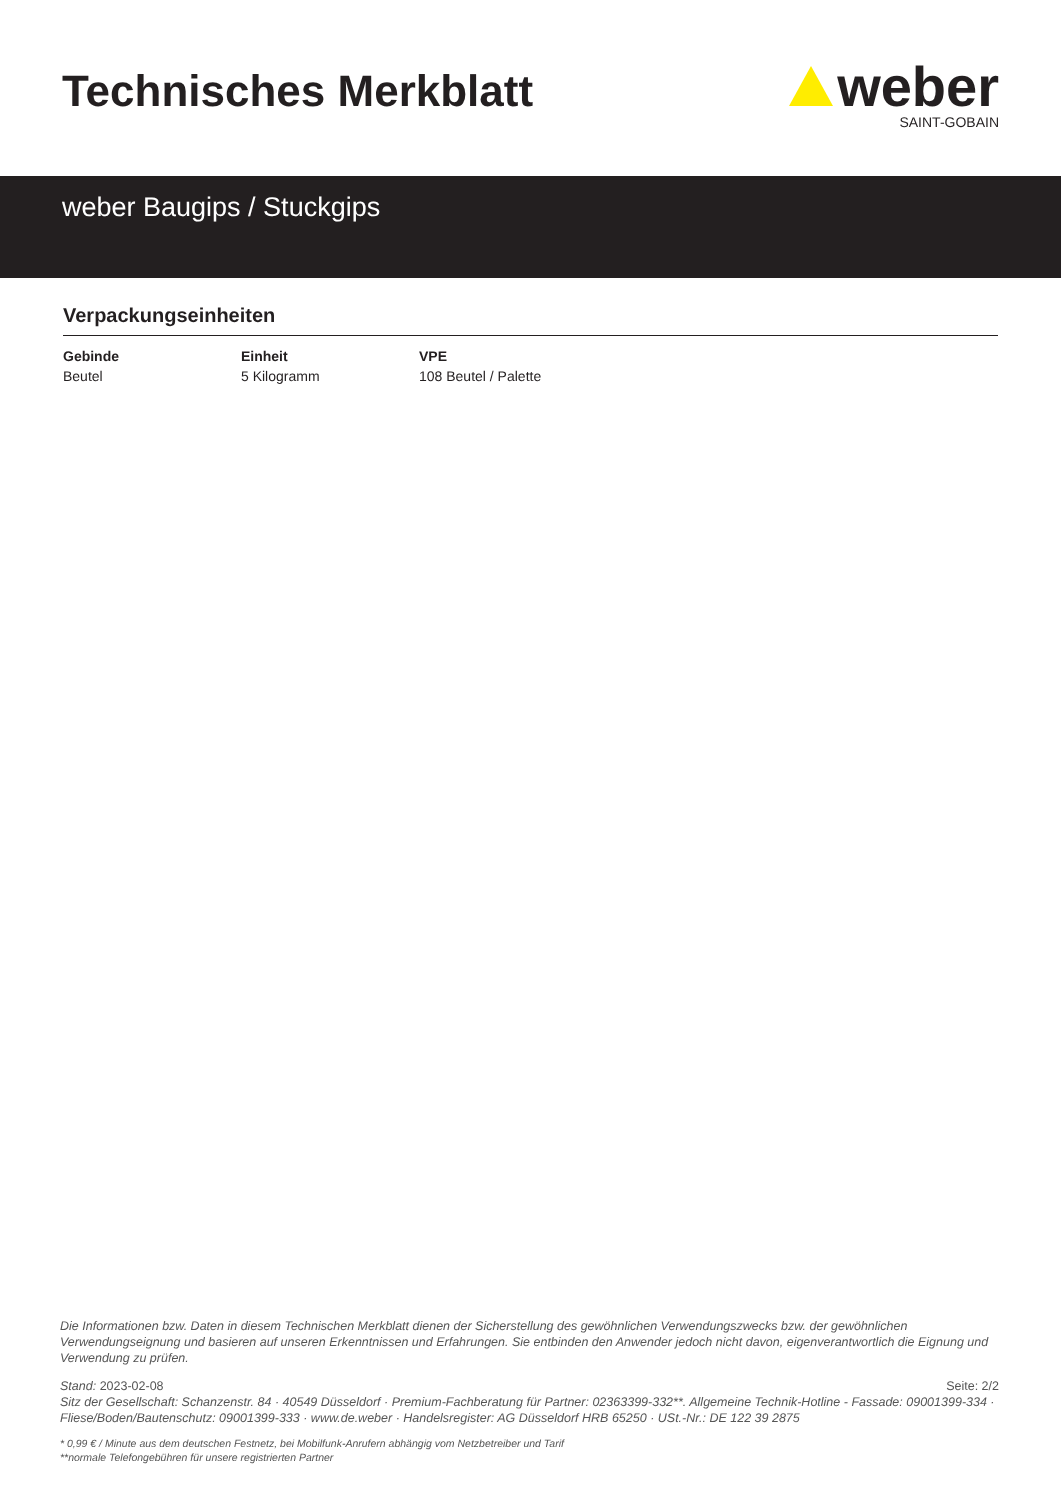Technisches Merkblatt
weber
SAINT-GOBAIN
weber Baugips / Stuckgips
Verpackungseinheiten
| Gebinde | Einheit | VPE |
| --- | --- | --- |
| Beutel | 5 Kilogramm | 108 Beutel / Palette |
Die Informationen bzw. Daten in diesem Technischen Merkblatt dienen der Sicherstellung des gewöhnlichen Verwendungszwecks bzw. der gewöhnlichen Verwendungseignung und basieren auf unseren Erkenntnissen und Erfahrungen. Sie entbinden den Anwender jedoch nicht davon, eigenverantwortlich die Eignung und Verwendung zu prüfen.
Stand: 2023-02-08 Seite: 2/2
Sitz der Gesellschaft: Schanzenstr. 84 · 40549 Düsseldorf · Premium-Fachberatung für Partner: 02363399-332**. Allgemeine Technik-Hotline - Fassade: 09001399-334 · Fliese/Boden/Bautenschutz: 09001399-333 · www.de.weber · Handelsregister: AG Düsseldorf HRB 65250 · USt.-Nr.: DE 122 39 2875
* 0,99 € / Minute aus dem deutschen Festnetz, bei Mobilfunk-Anrufern abhängig vom Netzbetreiber und Tarif
**normale Telefongebühren für unsere registrierten Partner